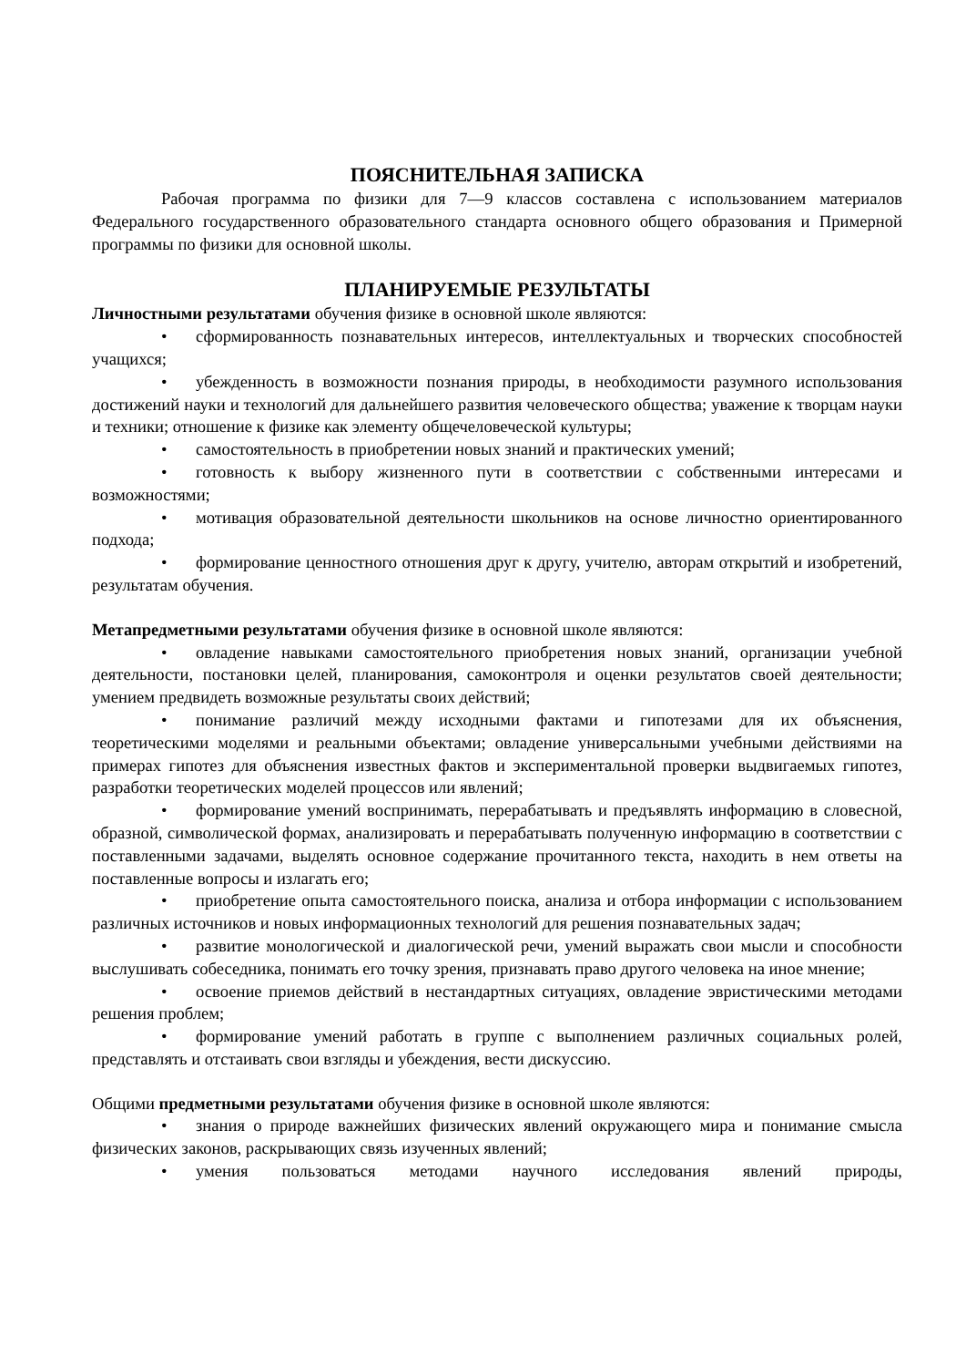ПОЯСНИТЕЛЬНАЯ ЗАПИСКА
Рабочая программа по физики для 7—9 классов составлена с использованием материалов Федерального государственного образовательного стандарта основного общего образования и Примерной программы по физики для основной школы.
ПЛАНИРУЕМЫЕ РЕЗУЛЬТАТЫ
Личностными результатами обучения физике в основной школе являются:
• сформированность познавательных интересов, интеллектуальных и творческих способностей учащихся;
• убежденность в возможности познания природы, в необходимости разумного использования достижений науки и технологий для дальнейшего развития человеческого общества; уважение к творцам науки и техники; отношение к физике как элементу общечеловеческой культуры;
• самостоятельность в приобретении новых знаний и практических умений;
• готовность к выбору жизненного пути в соответствии с собственными интересами и возможностями;
• мотивация образовательной деятельности школьников на основе личностно ориентированного подхода;
• формирование ценностного отношения друг к другу, учителю, авторам открытий и изобретений, результатам обучения.
Метапредметными результатами обучения физике в основной школе являются:
• овладение навыками самостоятельного приобретения новых знаний, организации учебной деятельности, постановки целей, планирования, самоконтроля и оценки результатов своей деятельности; умением предвидеть возможные результаты своих действий;
• понимание различий между исходными фактами и гипотезами для их объяснения, теоретическими моделями и реальными объектами; овладение универсальными учебными действиями на примерах гипотез для объяснения известных фактов и экспериментальной проверки выдвигаемых гипотез, разработки теоретических моделей процессов или явлений;
• формирование умений воспринимать, перерабатывать и предъявлять информацию в словесной, образной, символической формах, анализировать и перерабатывать полученную информацию в соответствии с поставленными задачами, выделять основное содержание прочитанного текста, находить в нем ответы на поставленные вопросы и излагать его;
• приобретение опыта самостоятельного поиска, анализа и отбора информации с использованием различных источников и новых информационных технологий для решения познавательных задач;
• развитие монологической и диалогической речи, умений выражать свои мысли и способности выслушивать собеседника, понимать его точку зрения, признавать право другого человека на иное мнение;
• освоение приемов действий в нестандартных ситуациях, овладение эвристическими методами решения проблем;
• формирование умений работать в группе с выполнением различных социальных ролей, представлять и отстаивать свои взгляды и убеждения, вести дискуссию.
Общими предметными результатами обучения физике в основной школе являются:
• знания о природе важнейших физических явлений окружающего мира и понимание смысла физических законов, раскрывающих связь изученных явлений;
• умения пользоваться методами научного исследования явлений природы,